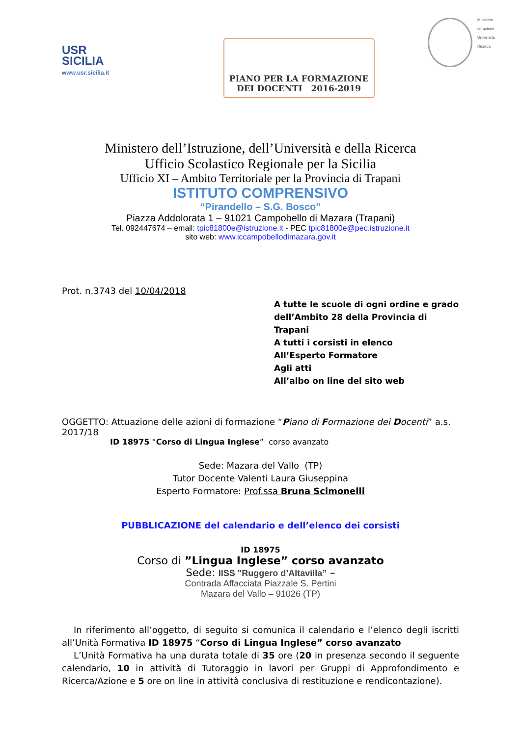USR
SICILIA
www.usr.sicilia.it
PIANO PER LA FORMAZIONE
DEI DOCENTI 2016-2019
Ministero
Istruzione
Università
Ricerca
Ministero dell’Istruzione, dell’Università e della Ricerca
Ufficio Scolastico Regionale per la Sicilia
Ufficio XI – Ambito Territoriale per la Provincia di Trapani
ISTITUTO COMPRENSIVO
“Pirandello – S.G. Bosco”
Piazza Addolorata 1 – 91021 Campobello di Mazara (Trapani)
Tel. 092447674 – email: tpic81800e@istruzione.it - PEC tpic81800e@pec.istruzione.it
sito web: www.iccampobellodimazara.gov.it
Prot. n.3743 del 10/04/2018
A tutte le scuole di ogni ordine e grado
dell’Ambito 28 della Provincia di Trapani
A tutti i corsisti in elenco
All’Esperto Formatore
Agli atti
All’albo on line del sito web
OGGETTO: Attuazione delle azioni di formazione “Piano di Formazione dei Docenti” a.s. 2017/18
ID 18975 “Corso di Lingua Inglese” corso avanzato
Sede: Mazara del Vallo (TP)
Tutor Docente Valenti Laura Giuseppina
Esperto Formatore: Prof.ssa Bruna Scimonelli
PUBBLICAZIONE del calendario e dell’elenco dei corsisti
ID 18975
Corso di ”Lingua Inglese” corso avanzato
Sede: IISS "Ruggero d’Altavilla” –
Contrada Affacciata Piazzale S. Pertini
Mazara del Vallo – 91026 (TP)
In riferimento all’oggetto, di seguito si comunica il calendario e l’elenco degli iscritti all’Unità Formativa ID 18975 “Corso di Lingua Inglese” corso avanzato
L’Unità Formativa ha una durata totale di 35 ore (20 in presenza secondo il seguente calendario, 10 in attività di Tutoraggio in lavori per Gruppi di Approfondimento e Ricerca/Azione e 5 ore on line in attività conclusiva di restituzione e rendicontazione).